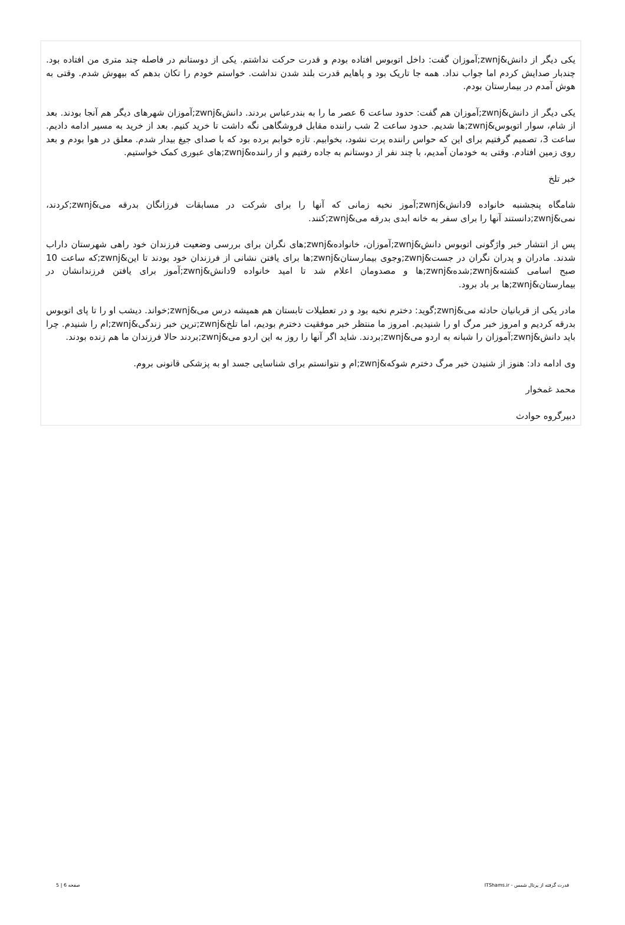یکی دیگر از دانش&zwnj;آموزان گفت: داخل اتوبوس افتاده بودم و قدرت حرکت نداشتم. یکی از دوستانم در فاصله چند متری من افتاده بود. چندبار صدایش کردم اما جواب نداد. همه جا تاریک بود و پاهایم قدرت بلند شدن نداشت. خواستم خودم را تکان بدهم که بیهوش شدم. وقتی به هوش آمدم در بیمارستان بودم.
یکی دیگر از دانش&zwnj;آموزان هم گفت: حدود ساعت 6 عصر ما را به بندرعباس بردند. دانش&zwnj;آموزان شهرهای دیگر هم آنجا بودند. بعد از شام، سوار اتوبوس&zwnj;ها شدیم. حدود ساعت 2 شب راننده مقابل فروشگاهی نگه داشت تا خرید کنیم. بعد از خرید به مسیر ادامه دادیم. ساعت 3، تصمیم گرفتیم برای این که حواس راننده پرت نشود، بخوابیم. تازه خوابم برده بود که با صدای جیغ بیدار شدم. معلق در هوا بودم و بعد روی زمین افتادم. وقتی به خودمان آمدیم، با چند نفر از دوستانم به جاده رفتیم و از راننده&zwnj;های عبوری کمک خواستیم.
خبر تلخ
شامگاه پنجشنبه خانواده 9دانش&zwnj;آموز نخبه زمانی که آنها را برای شرکت در مسابقات فرزانگان بدرقه می&zwnj;کردند، نمی&zwnj;دانستند آنها را برای سفر به خانه ابدی بدرقه می&zwnj;کنند.
پس از انتشار خبر واژگونی اتوبوس دانش&zwnj;آموزان، خانواده&zwnj;های نگران برای بررسی وضعیت فرزندان خود راهی شهرستان داراب شدند. مادران و پدران نگران در جست&zwnj;وجوی بیمارستان&zwnj;ها برای یافتن نشانی از فرزندان خود بودند تا این&zwnj;که ساعت 10 صبح اسامی کشته&zwnj;شده&zwnj;ها و مصدومان اعلام شد تا امید خانواده 9دانش&zwnj;آموز برای یافتن فرزندانشان در بیمارستان&zwnj;ها بر باد برود.
مادر یکی از قربانیان حادثه می&zwnj;گوید: دخترم نخبه بود و در تعطیلات تابستان هم همیشه درس می&zwnj;خواند. دیشب او را تا پای اتوبوس بدرقه کردیم و امروز خبر مرگ او را شنیدیم. امروز ما منتظر خبر موفقیت دخترم بودیم، اما تلخ&zwnj;ترین خبر زندگی&zwnj;ام را شنیدم. چرا باید دانش&zwnj;آموزان را شبانه به اردو می&zwnj;بردند. شاید اگر آنها را روز به این اردو می&zwnj;بردند حالا فرزندان ما هم زنده بودند.
وی ادامه داد: هنوز از شنیدن خبر مرگ دخترم شوکه&zwnj;ام و نتوانستم برای شناسایی جسد او به پزشکی قانونی بروم.
محمد غمخوار
دبیرگروه حوادث
قدرت گرفته از پرتال شمس - ITShams.ir صفحه 6 | 5